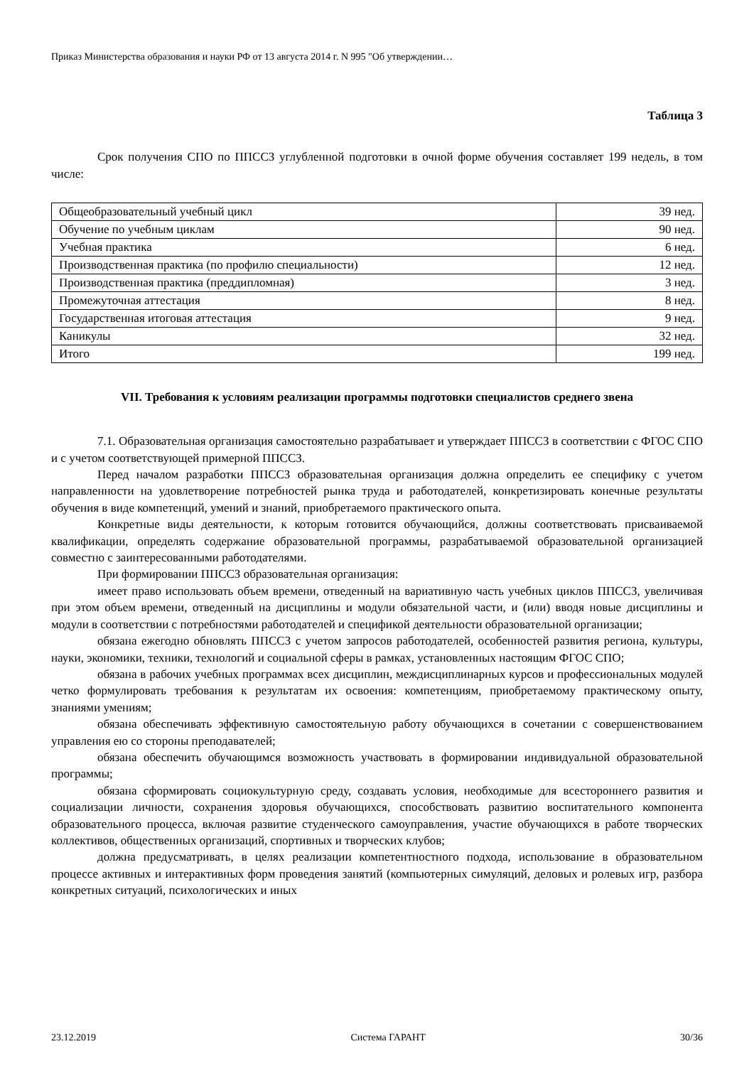Приказ Министерства образования и науки РФ от 13 августа 2014 г. N 995 "Об утверждении…
Таблица 3
Срок получения СПО по ППССЗ углубленной подготовки в очной форме обучения составляет 199 недель, в том числе:
| Общеобразовательный учебный цикл | 39 нед. |
| Обучение по учебным циклам | 90 нед. |
| Учебная практика | 6 нед. |
| Производственная практика (по профилю специальности) | 12 нед. |
| Производственная практика (преддипломная) | 3 нед. |
| Промежуточная аттестация | 8 нед. |
| Государственная итоговая аттестация | 9 нед. |
| Каникулы | 32 нед. |
| Итого | 199 нед. |
VII. Требования к условиям реализации программы подготовки специалистов среднего звена
7.1. Образовательная организация самостоятельно разрабатывает и утверждает ППССЗ в соответствии с ФГОС СПО и с учетом соответствующей примерной ППССЗ.
Перед началом разработки ППССЗ образовательная организация должна определить ее специфику с учетом направленности на удовлетворение потребностей рынка труда и работодателей, конкретизировать конечные результаты обучения в виде компетенций, умений и знаний, приобретаемого практического опыта.
Конкретные виды деятельности, к которым готовится обучающийся, должны соответствовать присваиваемой квалификации, определять содержание образовательной программы, разрабатываемой образовательной организацией совместно с заинтересованными работодателями.
При формировании ППССЗ образовательная организация:
имеет право использовать объем времени, отведенный на вариативную часть учебных циклов ППССЗ, увеличивая при этом объем времени, отведенный на дисциплины и модули обязательной части, и (или) вводя новые дисциплины и модули в соответствии с потребностями работодателей и спецификой деятельности образовательной организации;
обязана ежегодно обновлять ППССЗ с учетом запросов работодателей, особенностей развития региона, культуры, науки, экономики, техники, технологий и социальной сферы в рамках, установленных настоящим ФГОС СПО;
обязана в рабочих учебных программах всех дисциплин, междисциплинарных курсов и профессиональных модулей четко формулировать требования к результатам их освоения: компетенциям, приобретаемому практическому опыту, знаниями умениям;
обязана обеспечивать эффективную самостоятельную работу обучающихся в сочетании с совершенствованием управления ею со стороны преподавателей;
обязана обеспечить обучающимся возможность участвовать в формировании индивидуальной образовательной программы;
обязана сформировать социокультурную среду, создавать условия, необходимые для всестороннего развития и социализации личности, сохранения здоровья обучающихся, способствовать развитию воспитательного компонента образовательного процесса, включая развитие студенческого самоуправления, участие обучающихся в работе творческих коллективов, общественных организаций, спортивных и творческих клубов;
должна предусматривать, в целях реализации компетентностного подхода, использование в образовательном процессе активных и интерактивных форм проведения занятий (компьютерных симуляций, деловых и ролевых игр, разбора конкретных ситуаций, психологических и иных
23.12.2019 Система ГАРАНТ 30/36